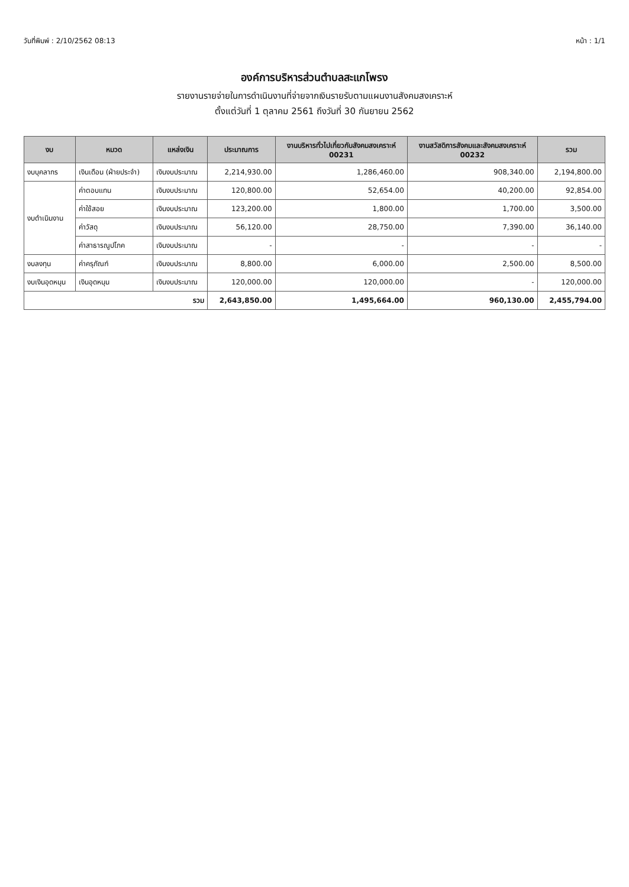วันที่พิมพ์ : 2/10/2562 08:13 หน้า : 1/1
องค์การบริหารส่วนตำบลสะแกโพรง
รายงานรายจ่ายในการดำเนินงานที่จ่ายจากเงินรายรับตามแผนงานสังคมสงเคราะห์
ตั้งแต่วันที่ 1 ตุลาคม 2561 ถึงวันที่ 30 กันยายน 2562
| งบ | หมวด | แหล่งเงิน | ประมาณการ | งานบริหารทั่วไปเกี่ยวกับสังคมสงเคราะห์ 00231 | งานสวัสดิการสังคมและสังคมสงเคราะห์ 00232 | รวม |
| --- | --- | --- | --- | --- | --- | --- |
| งบบุคลากร | เงินเดือน (ฝ่ายประจำ) | เงินงบประมาณ | 2,214,930.00 | 1,286,460.00 | 908,340.00 | 2,194,800.00 |
| งบดำเนินงาน | ค่าตอบแทน | เงินงบประมาณ | 120,800.00 | 52,654.00 | 40,200.00 | 92,854.00 |
| | ค่าใช้สอย | เงินงบประมาณ | 123,200.00 | 1,800.00 | 1,700.00 | 3,500.00 |
| | ค่าวัสดุ | เงินงบประมาณ | 56,120.00 | 28,750.00 | 7,390.00 | 36,140.00 |
| | ค่าสาธารณูปโภค | เงินงบประมาณ | - | - | - | - |
| งบลงทุน | ค่าครุภัณฑ์ | เงินงบประมาณ | 8,800.00 | 6,000.00 | 2,500.00 | 8,500.00 |
| งบเงินอุดหนุน | เงินอุดหนุน | เงินงบประมาณ | 120,000.00 | 120,000.00 | - | 120,000.00 |
| รวม | | | 2,643,850.00 | 1,495,664.00 | 960,130.00 | 2,455,794.00 |